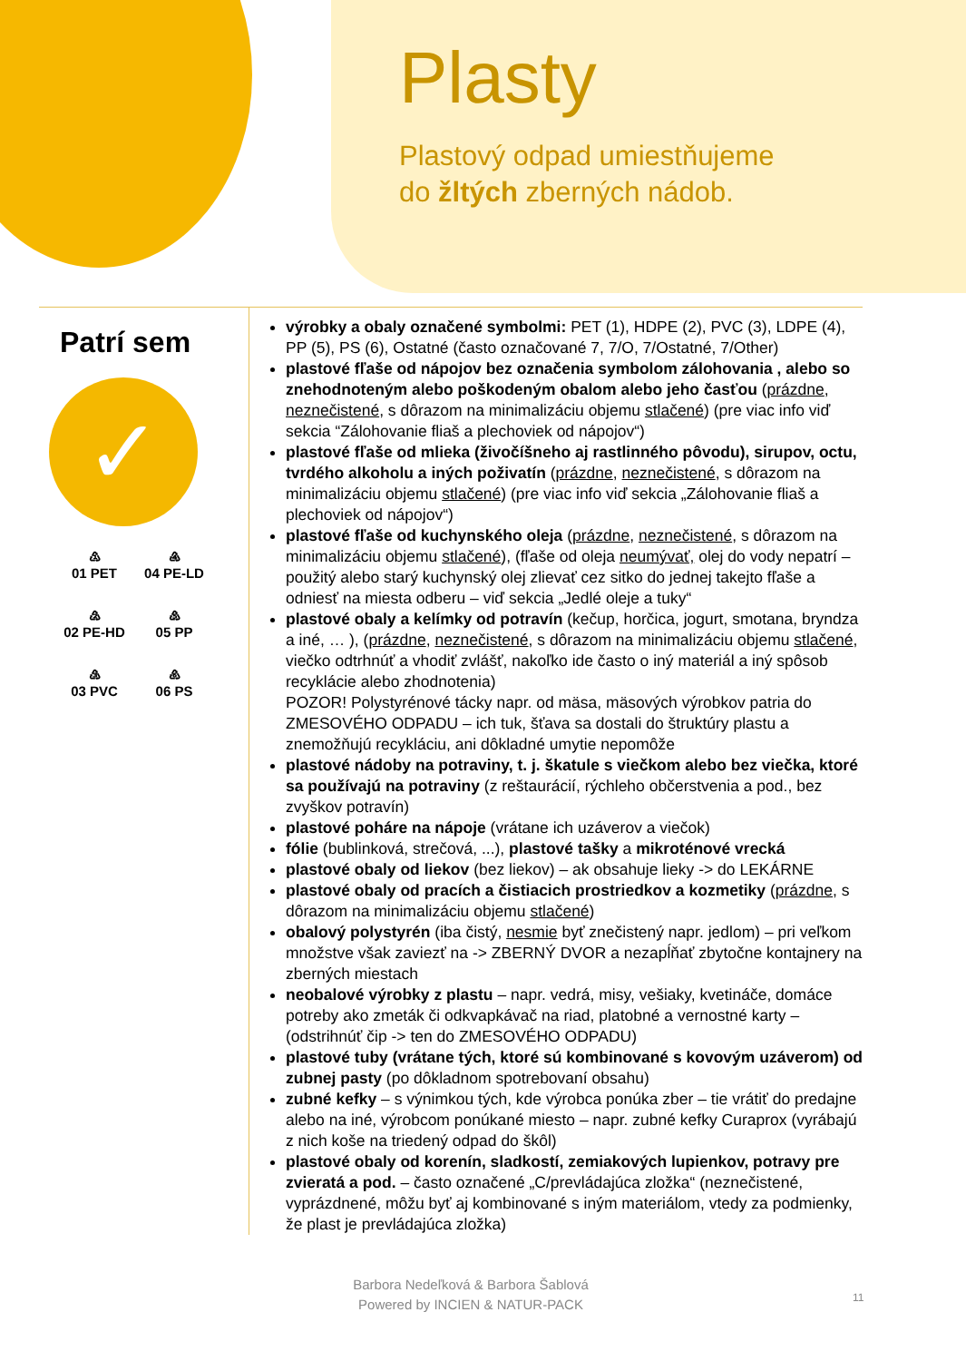Plasty
Plastový odpad umiestňujeme
do žltých zberných nádob.
Patrí sem
✓
♳
01 PET
♶
04 PE-LD
♴
02 PE-HD
♷
05 PP
♵
03 PVC
♸
06 PS
výrobky a obaly označené symbolmi: PET (1), HDPE (2), PVC (3), LDPE (4), PP (5), PS (6), Ostatné (často označované 7, 7/O, 7/Ostatné, 7/Other)
plastové fľaše od nápojov bez označenia symbolom zálohovania , alebo so znehodnoteným alebo poškodeným obalom alebo jeho časťou (prázdne, neznečistené, s dôrazom na minimalizáciu objemu stlačené) (pre viac info viď sekcia “Zálohovanie fliaš a plechoviek od nápojov“)
plastové fľaše od mlieka (živočíšneho aj rastlinného pôvodu), sirupov, octu, tvrdého alkoholu a iných poživatín (prázdne, neznečistené, s dôrazom na minimalizáciu objemu stlačené) (pre viac info viď sekcia „Zálohovanie fliaš a plechoviek od nápojov“)
plastové fľaše od kuchynského oleja (prázdne, neznečistené, s dôrazom na minimalizáciu objemu stlačené), (fľaše od oleja neumývať, olej do vody nepatrí – použitý alebo starý kuchynský olej zlievať cez sitko do jednej takejto fľaše a odniesť na miesta odberu – viď sekcia „Jedlé oleje a tuky“
plastové obaly a kelímky od potravín (kečup, horčica, jogurt, smotana, bryndza a iné, … ), (prázdne, neznečistené, s dôrazom na minimalizáciu objemu stlačené, viečko odtrhnúť a vhodiť zvlášť, nakoľko ide často o iný materiál a iný spôsob recyklácie alebo zhodnotenia)
POZOR! Polystyrénové tácky napr. od mäsa, mäsových výrobkov patria do ZMESOVÉHO ODPADU – ich tuk, šťava sa dostali do štruktúry plastu a znemožňujú recykláciu, ani dôkladné umytie nepomôže
plastové nádoby na potraviny, t. j. škatule s viečkom alebo bez viečka, ktoré sa používajú na potraviny (z reštaurácií, rýchleho občerstvenia a pod., bez zvyškov potravín)
plastové poháre na nápoje (vrátane ich uzáverov a viečok)
fólie (bublinková, strečová, ...), plastové tašky a mikroténové vrecká
plastové obaly od liekov (bez liekov) – ak obsahuje lieky -> do LEKÁRNE
plastové obaly od pracích a čistiacich prostriedkov a kozmetiky (prázdne, s dôrazom na minimalizáciu objemu stlačené)
obalový polystyrén (iba čistý, nesmie byť znečistený napr. jedlom) – pri veľkom množstve však zaviezť na -> ZBERNÝ DVOR a nezapĺňať zbytočne kontajnery na zberných miestach
neobalové výrobky z plastu – napr. vedrá, misy, vešiaky, kvetináče, domáce potreby ako zmeták či odkvapkávač na riad, platobné a vernostné karty – (odstrihnúť čip -> ten do ZMESOVÉHO ODPADU)
plastové tuby (vrátane tých, ktoré sú kombinované s kovovým uzáverom) od zubnej pasty (po dôkladnom spotrebovaní obsahu)
zubné kefky – s výnimkou tých, kde výrobca ponúka zber – tie vrátiť do predajne alebo na iné, výrobcom ponúkané miesto – napr. zubné kefky Curaprox (vyrábajú z nich koše na triedený odpad do škôl)
plastové obaly od korenín, sladkostí, zemiakových lupienkov, potravy pre zvieratá a pod. – často označené „C/prevládajúca zložka“ (neznečistené, vyprázdnené, môžu byť aj kombinované s iným materiálom, vtedy za podmienky, že plast je prevládajúca zložka)
Barbora Nedeľková & Barbora Šablová
Powered by INCIEN & NATUR-PACK
11